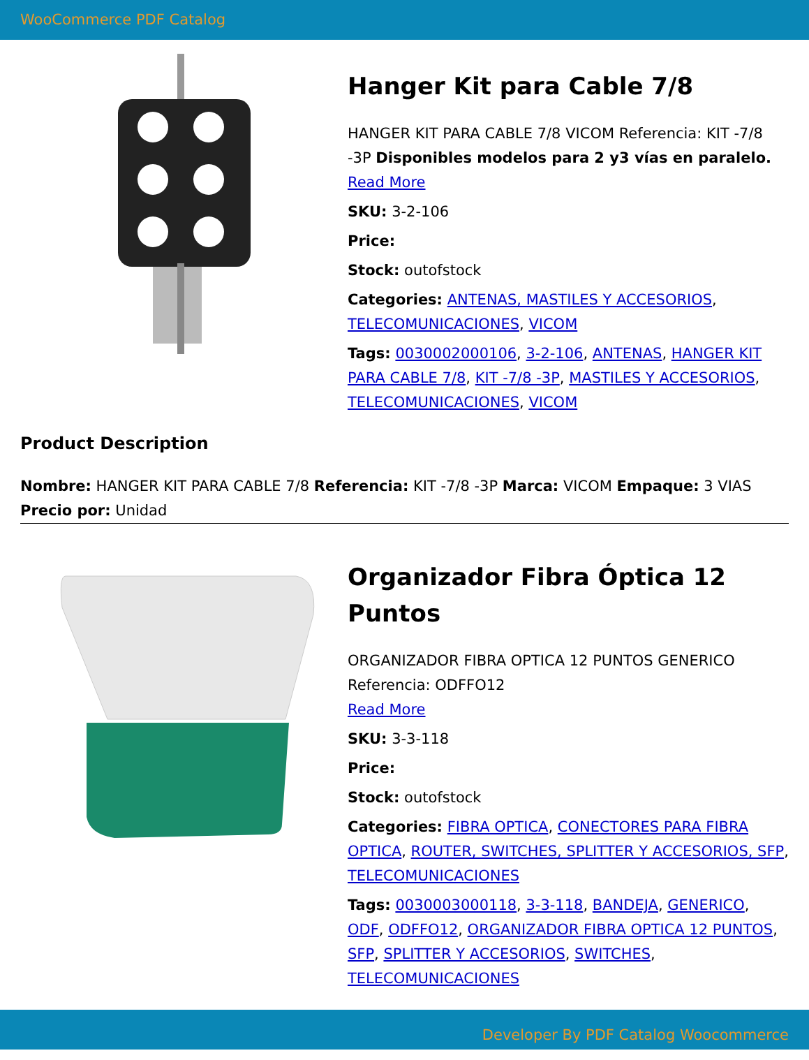WooCommerce PDF Catalog
Hanger Kit para Cable 7/8
HANGER KIT PARA CABLE 7/8 VICOM Referencia: KIT -7/8 -3P Disponibles modelos para 2 y3 vías en paralelo.
Read More
SKU: 3-2-106
Price:
Stock: outofstock
Categories: ANTENAS, MASTILES Y ACCESORIOS, TELECOMUNICACIONES, VICOM
Tags: 0030002000106, 3-2-106, ANTENAS, HANGER KIT PARA CABLE 7/8, KIT -7/8 -3P, MASTILES Y ACCESORIOS, TELECOMUNICACIONES, VICOM
Product Description
Nombre: HANGER KIT PARA CABLE 7/8 Referencia: KIT -7/8 -3P Marca: VICOM Empaque: 3 VIAS Precio por: Unidad
Organizador Fibra Óptica 12 Puntos
ORGANIZADOR FIBRA OPTICA 12 PUNTOS GENERICO Referencia: ODFFO12
Read More
SKU: 3-3-118
Price:
Stock: outofstock
Categories: FIBRA OPTICA, CONECTORES PARA FIBRA OPTICA, ROUTER, SWITCHES, SPLITTER Y ACCESORIOS, SFP, TELECOMUNICACIONES
Tags: 0030003000118, 3-3-118, BANDEJA, GENERICO, ODF, ODFFO12, ORGANIZADOR FIBRA OPTICA 12 PUNTOS, SFP, SPLITTER Y ACCESORIOS, SWITCHES, TELECOMUNICACIONES
Developer By PDF Catalog Woocommerce